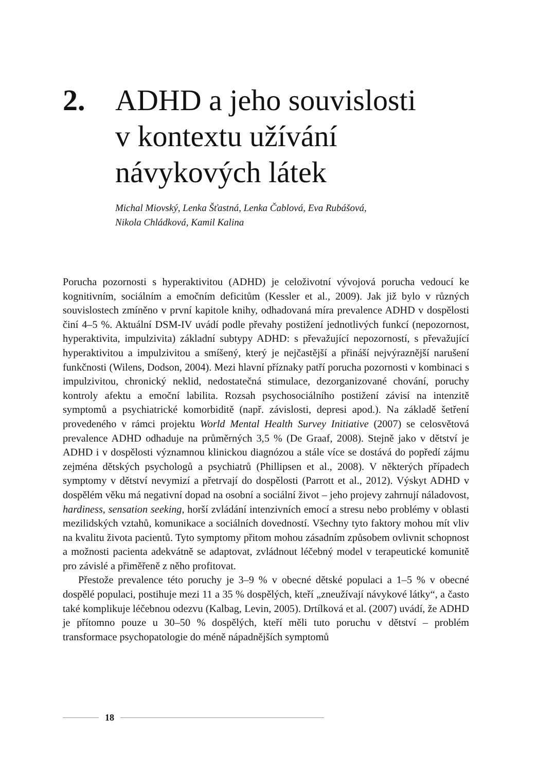2. ADHD a jeho souvislosti
v kontextu užívání
návykových látek
Michal Miovský, Lenka Šťastná, Lenka Čablová, Eva Rubášová,
Nikola Chládková, Kamil Kalina
Porucha pozornosti s hyperaktivitou (ADHD) je celoživotní vývojová porucha vedoucí ke kognitivním, sociálním a emočním deficitům (Kessler et al., 2009). Jak již bylo v různých souvislostech zmíněno v první kapitole knihy, odhadovaná míra prevalence ADHD v dospělosti činí 4–5 %. Aktuální DSM-IV uvádí podle převahy postižení jednotlivých funkcí (nepozornost, hyperaktivita, impulzivita) základní subtypy ADHD: s převažující nepozorností, s převažující hyperaktivitou a impulzivitou a smíšený, který je nejčastější a přináší nejvýraznější narušení funkčnosti (Wilens, Dodson, 2004). Mezi hlavní příznaky patří porucha pozornosti v kombinaci s impulzivitou, chronický neklid, nedostatečná stimulace, dezorganizované chování, poruchy kontroly afektu a emoční labilita. Rozsah psychosociálního postižení závisí na intenzitě symptomů a psychiatrické komorbiditě (např. závislosti, depresi apod.). Na základě šetření provedeného v rámci projektu World Mental Health Survey Initiative (2007) se celosvětová prevalence ADHD odhaduje na průměrných 3,5 % (De Graaf, 2008). Stejně jako v dětství je ADHD i v dospělosti významnou klinickou diagnózou a stále více se dostává do popředí zájmu zejména dětských psychologů a psychiatrů (Phillipsen et al., 2008). V některých případech symptomy v dětství nevymizí a přetrvají do dospělosti (Parrott et al., 2012). Výskyt ADHD v dospělém věku má negativní dopad na osobní a sociální život – jeho projevy zahrnují náladovost, hardiness, sensation seeking, horší zvládání intenzivních emocí a stresu nebo problémy v oblasti mezilidských vztahů, komunikace a sociálních dovedností. Všechny tyto faktory mohou mít vliv na kvalitu života pacientů. Tyto symptomy přitom mohou zásadním způsobem ovlivnit schopnost a možnosti pacienta adekvátně se adaptovat, zvládnout léčebný model v terapeutické komunitě pro závislé a přiměřeně z něho profitovat.
Přestože prevalence této poruchy je 3–9 % v obecné dětské populaci a 1–5 % v obecné dospělé populaci, postihuje mezi 11 a 35 % dospělých, kteří „zneužívají návykové látky“, a často také komplikuje léčebnou odezvu (Kalbag, Levin, 2005). Drtílková et al. (2007) uvádí, že ADHD je přítomno pouze u 30–50 % dospělých, kteří měli tuto poruchu v dětství – problém transformace psychopatologie do méně nápadnějších symptomů
18